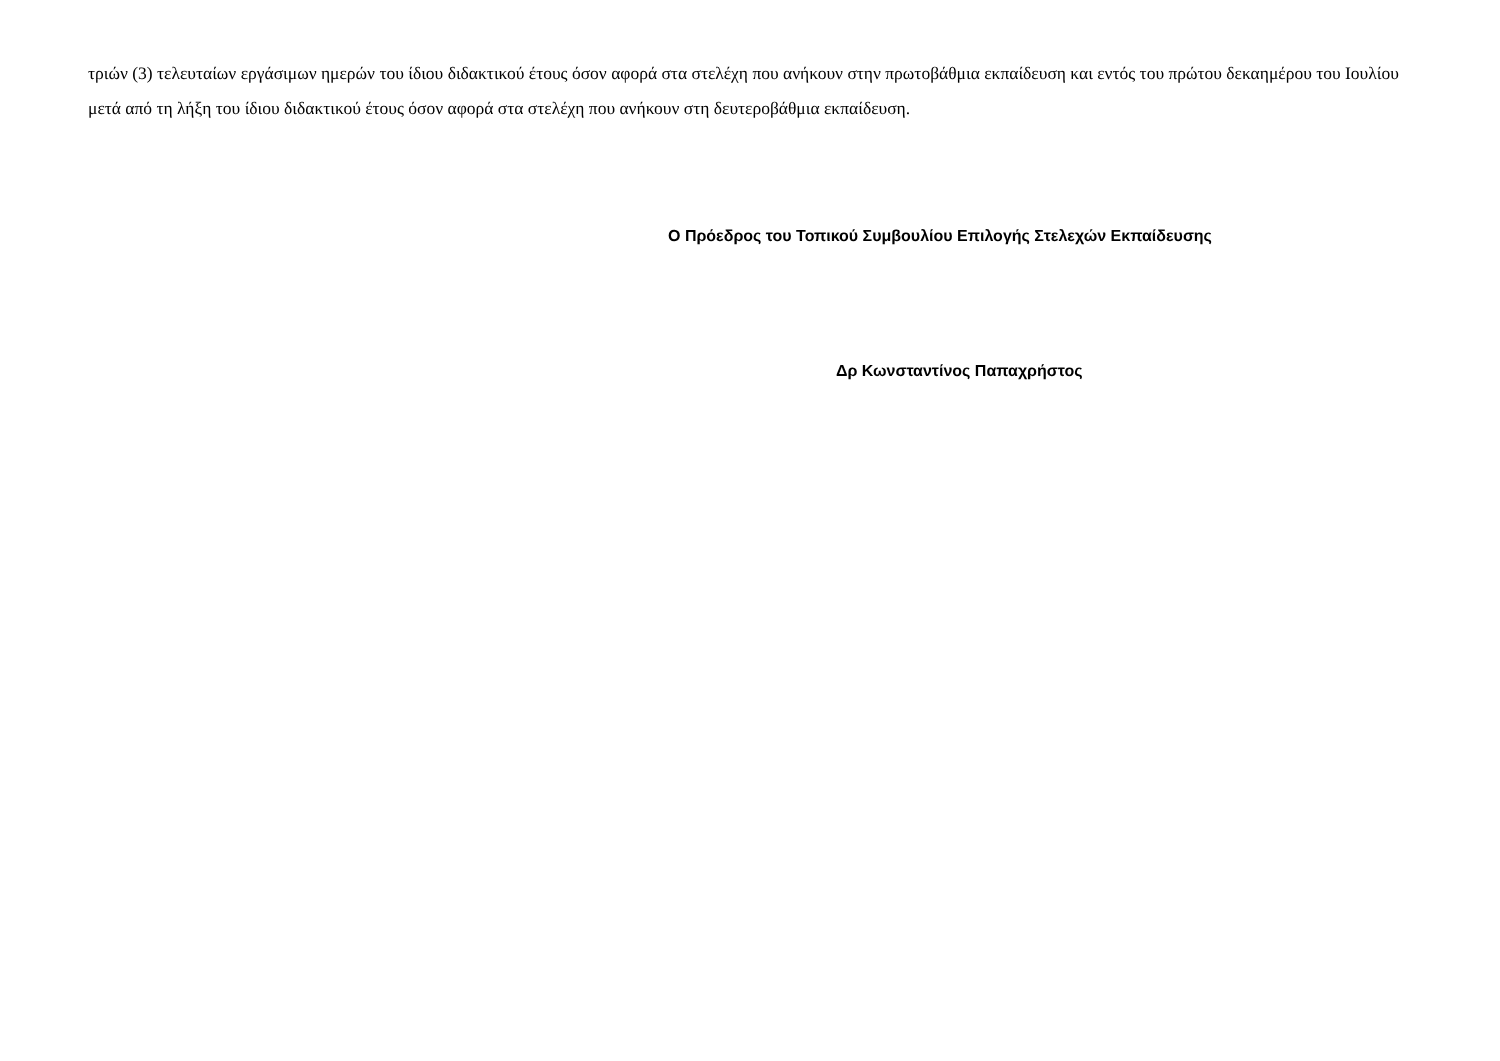τριών (3) τελευταίων εργάσιμων ημερών του ίδιου διδακτικού έτους όσον αφορά στα στελέχη που ανήκουν στην πρωτοβάθμια εκπαίδευση και εντός του πρώτου δεκαημέρου του Ιουλίου μετά από τη λήξη του ίδιου διδακτικού έτους όσον αφορά στα στελέχη που ανήκουν στη δευτεροβάθμια εκπαίδευση.
Ο Πρόεδρος του Τοπικού Συμβουλίου Επιλογής Στελεχών Εκπαίδευσης
Δρ Κωνσταντίνος Παπαχρήστος